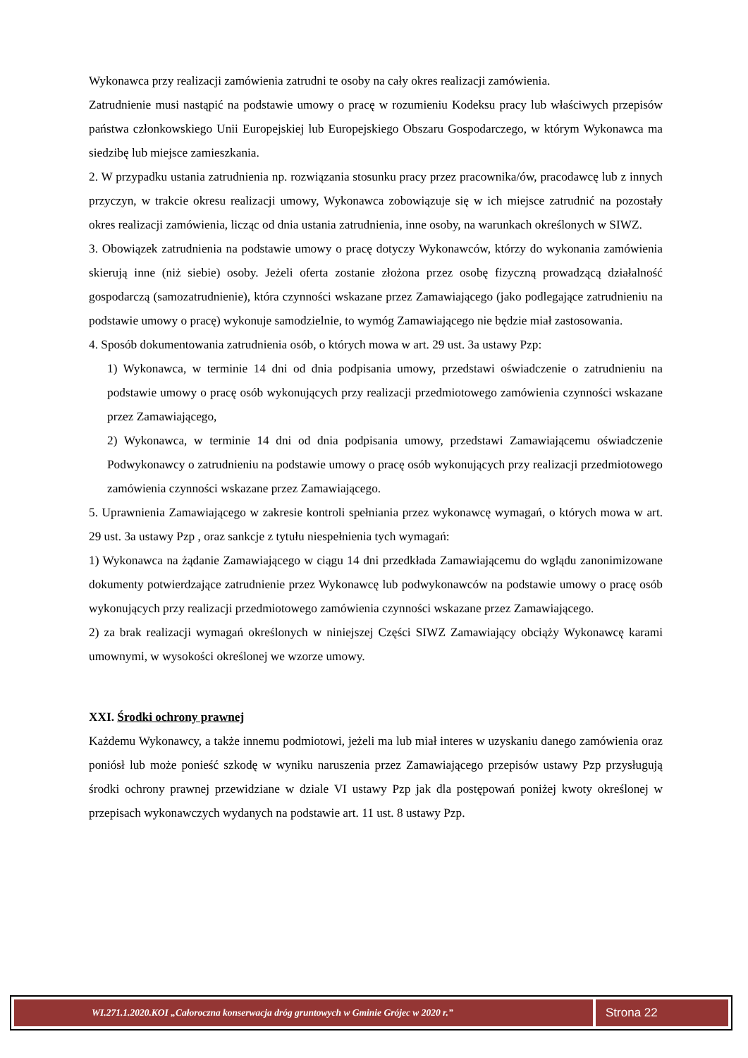Wykonawca przy realizacji zamówienia zatrudni te osoby na cały okres realizacji zamówienia.
Zatrudnienie musi nastąpić na podstawie umowy o pracę w rozumieniu Kodeksu pracy lub właściwych przepisów państwa członkowskiego Unii Europejskiej lub Europejskiego Obszaru Gospodarczego, w którym Wykonawca ma siedzibę lub miejsce zamieszkania.
2. W przypadku ustania zatrudnienia np. rozwiązania stosunku pracy przez pracownika/ów, pracodawcę lub z innych przyczyn, w trakcie okresu realizacji umowy, Wykonawca zobowiązuje się w ich miejsce zatrudnić na pozostały okres realizacji zamówienia, licząc od dnia ustania zatrudnienia, inne osoby, na warunkach określonych w SIWZ.
3. Obowiązek zatrudnienia na podstawie umowy o pracę dotyczy Wykonawców, którzy do wykonania zamówienia skierują inne (niż siebie) osoby. Jeżeli oferta zostanie złożona przez osobę fizyczną prowadzącą działalność gospodarczą (samozatrudnienie), która czynności wskazane przez Zamawiającego (jako podlegające zatrudnieniu na podstawie umowy o pracę) wykonuje samodzielnie, to wymóg Zamawiającego nie będzie miał zastosowania.
4. Sposób dokumentowania zatrudnienia osób, o których mowa w art. 29 ust. 3a ustawy Pzp:
1) Wykonawca, w terminie 14 dni od dnia podpisania umowy, przedstawi oświadczenie o zatrudnieniu na podstawie umowy o pracę osób wykonujących przy realizacji przedmiotowego zamówienia czynności wskazane przez Zamawiającego,
2) Wykonawca, w terminie 14 dni od dnia podpisania umowy, przedstawi Zamawiającemu oświadczenie Podwykonawcy o zatrudnieniu na podstawie umowy o pracę osób wykonujących przy realizacji przedmiotowego zamówienia czynności wskazane przez Zamawiającego.
5. Uprawnienia Zamawiającego w zakresie kontroli spełniania przez wykonawcę wymagań, o których mowa w art. 29 ust. 3a ustawy Pzp , oraz sankcje z tytułu niespełnienia tych wymagań:
1) Wykonawca na żądanie Zamawiającego w ciągu 14 dni przedkłada Zamawiającemu do wglądu zanonimizowane dokumenty potwierdzające zatrudnienie przez Wykonawcę lub podwykonawców na podstawie umowy o pracę osób wykonujących przy realizacji przedmiotowego zamówienia czynności wskazane przez Zamawiającego.
2) za brak realizacji wymagań określonych w niniejszej Części SIWZ Zamawiający obciąży Wykonawcę karami umownymi, w wysokości określonej we wzorze umowy.
XXI. Środki ochrony prawnej
Każdemu Wykonawcy, a także innemu podmiotowi, jeżeli ma lub miał interes w uzyskaniu danego zamówienia oraz poniósł lub może ponieść szkodę w wyniku naruszenia przez Zamawiającego przepisów ustawy Pzp przysługują środki ochrony prawnej przewidziane w dziale VI ustawy Pzp jak dla postępowań poniżej kwoty określonej w przepisach wykonawczych wydanych na podstawie art. 11 ust. 8 ustawy Pzp.
WI.271.1.2020.KOI „Całoroczna konserwacja dróg gruntowych w Gminie Grójec w 2020 r.”
Strona 22